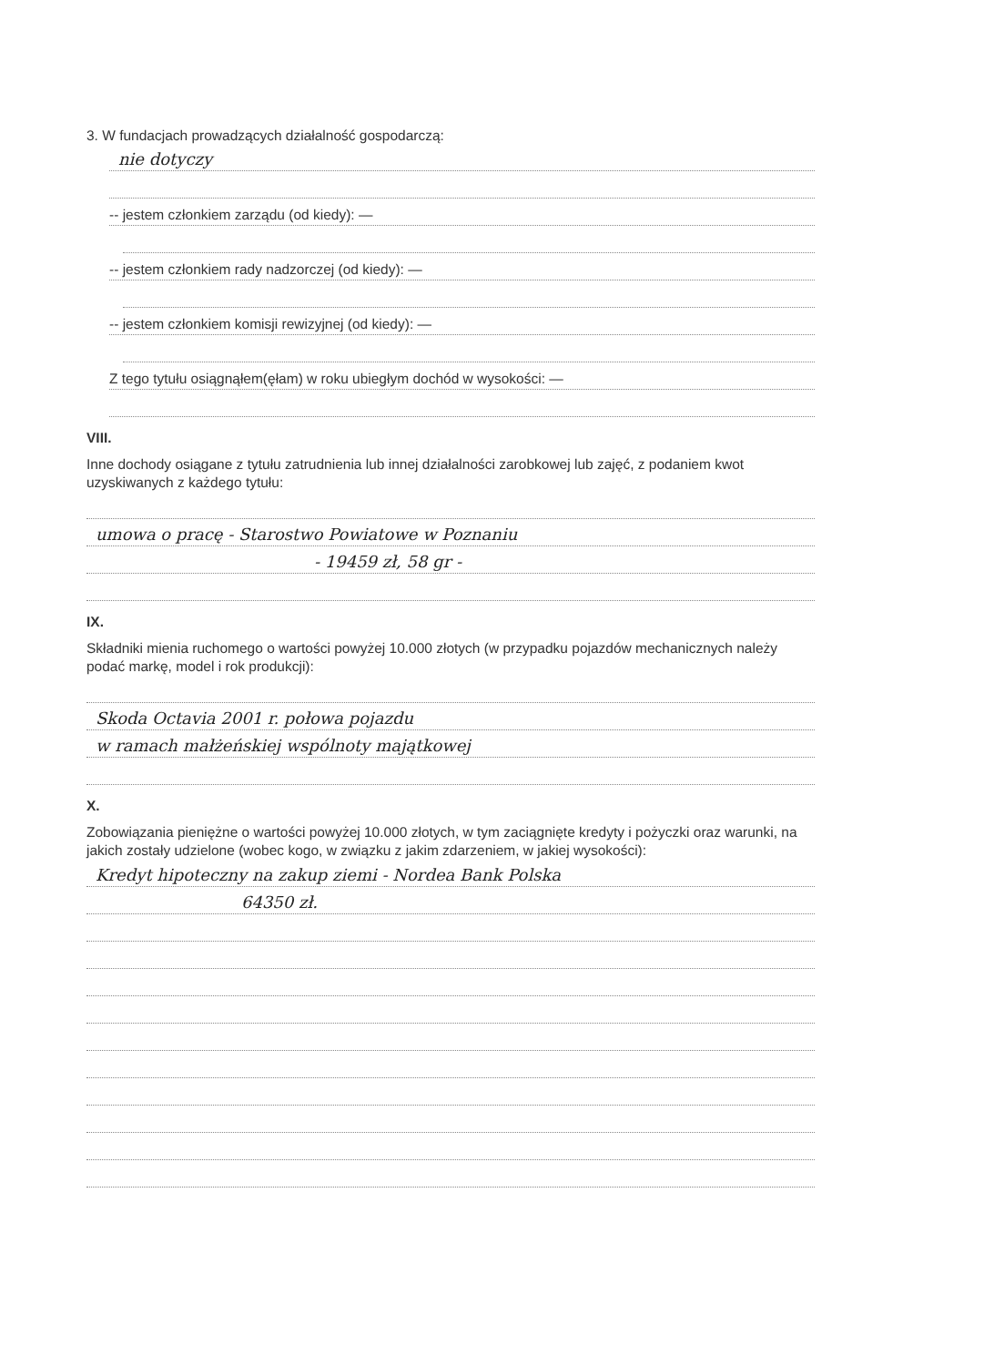3. W fundacjach prowadzących działalność gospodarczą:
nie dotyczy
-- jestem członkiem zarządu (od kiedy): —
-- jestem członkiem rady nadzorczej (od kiedy): —
-- jestem członkiem komisji rewizyjnej (od kiedy): —
Z tego tytułu osiągnąłem(ęłam) w roku ubiegłym dochód w wysokości: —
VIII.
Inne dochody osiągane z tytułu zatrudnienia lub innej działalności zarobkowej lub zajęć, z podaniem kwot uzyskiwanych z każdego tytułu:
umowa o pracę - Starostwo Powiatowe w Poznaniu
- 19459 zł, 58 gr -
IX.
Składniki mienia ruchomego o wartości powyżej 10.000 złotych (w przypadku pojazdów mechanicznych należy podać markę, model i rok produkcji):
Skoda Octavia 2001 r. połowa pojazdu
w ramach małżeńskiej wspólnoty majątkowej
X.
Zobowiązania pieniężne o wartości powyżej 10.000 złotych, w tym zaciągnięte kredyty i pożyczki oraz warunki, na jakich zostały udzielone (wobec kogo, w związku z jakim zdarzeniem, w jakiej wysokości):
Kredyt hipoteczny na zakup ziemi - Nordea Bank Polska
64350 zł.